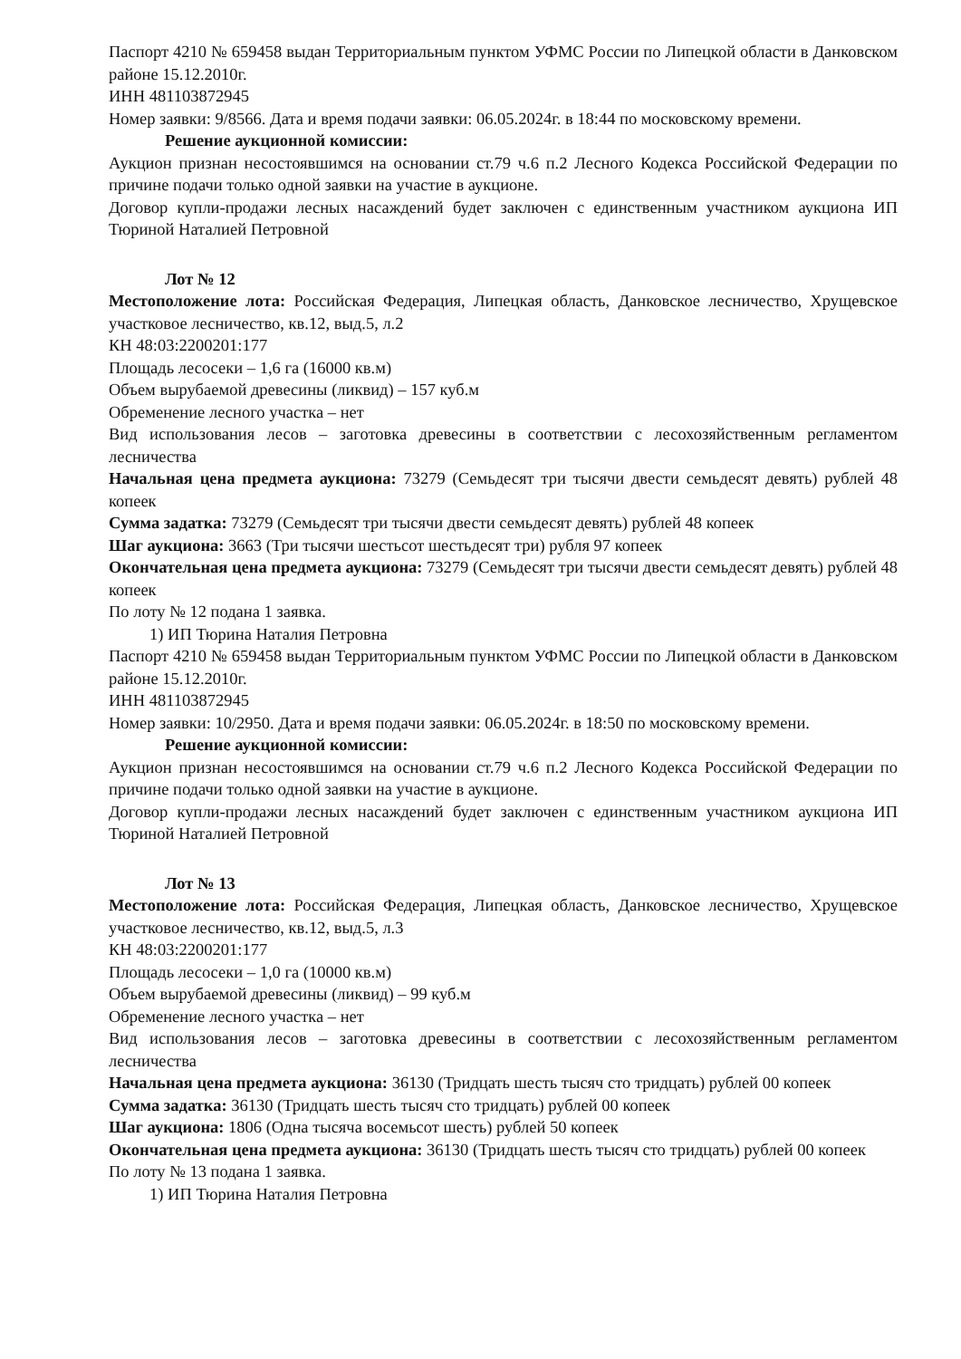Паспорт 4210 № 659458 выдан Территориальным пунктом УФМС России по Липецкой области в Данковском районе 15.12.2010г.
ИНН 481103872945
Номер заявки: 9/8566. Дата и время подачи заявки: 06.05.2024г. в 18:44 по московскому времени.
Решение аукционной комиссии:
Аукцион признан несостоявшимся на основании ст.79 ч.6 п.2 Лесного Кодекса Российской Федерации по причине подачи только одной заявки на участие в аукционе.
Договор купли-продажи лесных насаждений будет заключен с единственным участником аукциона ИП Тюриной Наталией Петровной
Лот № 12
Местоположение лота: Российская Федерация, Липецкая область, Данковское лесничество, Хрущевское участковое лесничество, кв.12, выд.5, л.2
КН 48:03:2200201:177
Площадь лесосеки – 1,6 га (16000 кв.м)
Объем вырубаемой древесины (ликвид) – 157 куб.м
Обременение лесного участка – нет
Вид использования лесов – заготовка древесины в соответствии с лесохозяйственным регламентом лесничества
Начальная цена предмета аукциона: 73279 (Семьдесят три тысячи двести семьдесят девять) рублей 48 копеек
Сумма задатка: 73279 (Семьдесят три тысячи двести семьдесят девять) рублей 48 копеек
Шаг аукциона: 3663 (Три тысячи шестьсот шестьдесят три) рубля 97 копеек
Окончательная цена предмета аукциона: 73279 (Семьдесят три тысячи двести семьдесят девять) рублей 48 копеек
По лоту № 12 подана 1 заявка.
1) ИП Тюрина Наталия Петровна
Паспорт 4210 № 659458 выдан Территориальным пунктом УФМС России по Липецкой области в Данковском районе 15.12.2010г.
ИНН 481103872945
Номер заявки: 10/2950. Дата и время подачи заявки: 06.05.2024г. в 18:50 по московскому времени.
Решение аукционной комиссии:
Аукцион признан несостоявшимся на основании ст.79 ч.6 п.2 Лесного Кодекса Российской Федерации по причине подачи только одной заявки на участие в аукционе.
Договор купли-продажи лесных насаждений будет заключен с единственным участником аукциона ИП Тюриной Наталией Петровной
Лот № 13
Местоположение лота: Российская Федерация, Липецкая область, Данковское лесничество, Хрущевское участковое лесничество, кв.12, выд.5, л.3
КН 48:03:2200201:177
Площадь лесосеки – 1,0 га (10000 кв.м)
Объем вырубаемой древесины (ликвид) – 99 куб.м
Обременение лесного участка – нет
Вид использования лесов – заготовка древесины в соответствии с лесохозяйственным регламентом лесничества
Начальная цена предмета аукциона: 36130 (Тридцать шесть тысяч сто тридцать) рублей 00 копеек
Сумма задатка: 36130 (Тридцать шесть тысяч сто тридцать) рублей 00 копеек
Шаг аукциона: 1806 (Одна тысяча восемьсот шесть) рублей 50 копеек
Окончательная цена предмета аукциона: 36130 (Тридцать шесть тысяч сто тридцать) рублей 00 копеек
По лоту № 13 подана 1 заявка.
1) ИП Тюрина Наталия Петровна